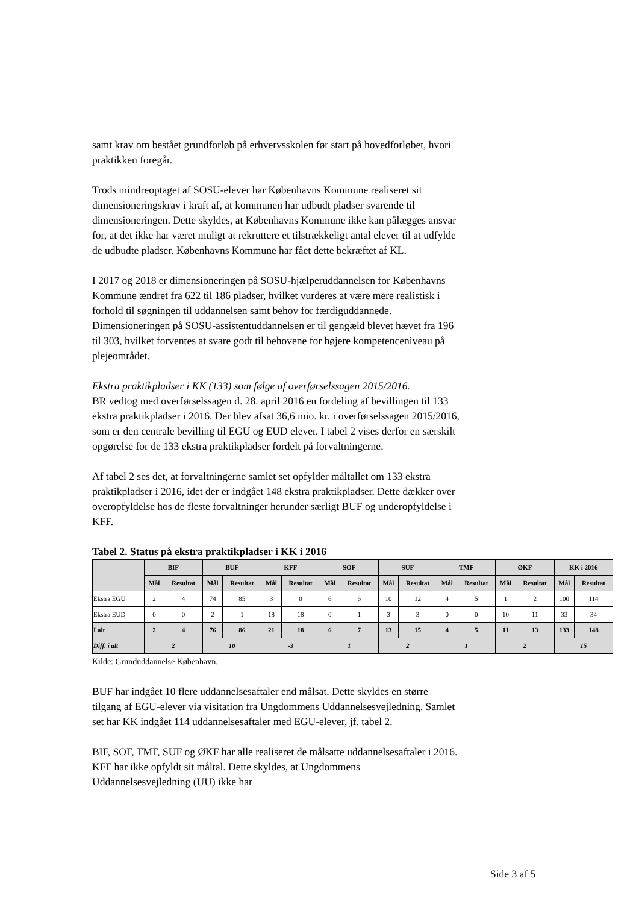samt krav om bestået grundforløb på erhvervsskolen før start på hovedforløbet, hvori praktikken foregår.
Trods mindreoptaget af SOSU-elever har Københavns Kommune realiseret sit dimensioneringskrav i kraft af, at kommunen har udbudt pladser svarende til dimensioneringen. Dette skyldes, at Københavns Kommune ikke kan pålægges ansvar for, at det ikke har været muligt at rekruttere et tilstrækkeligt antal elever til at udfylde de udbudte pladser. Københavns Kommune har fået dette bekræftet af KL.
I 2017 og 2018 er dimensioneringen på SOSU-hjælperuddannelsen for Københavns Kommune ændret fra 622 til 186 pladser, hvilket vurderes at være mere realistisk i forhold til søgningen til uddannelsen samt behov for færdiguddannede. Dimensioneringen på SOSU-assistentuddannelsen er til gengæld blevet hævet fra 196 til 303, hvilket forventes at svare godt til behovene for højere kompetenceniveau på plejeområdet.
Ekstra praktikpladser i KK (133) som følge af overførselssagen 2015/2016.
BR vedtog med overførselssagen d. 28. april 2016 en fordeling af bevillingen til 133 ekstra praktikpladser i 2016. Der blev afsat 36,6 mio. kr. i overførselssagen 2015/2016, som er den centrale bevilling til EGU og EUD elever. I tabel 2 vises derfor en særskilt opgørelse for de 133 ekstra praktikpladser fordelt på forvaltningerne.
Af tabel 2 ses det, at forvaltningerne samlet set opfylder måltallet om 133 ekstra praktikpladser i 2016, idet der er indgået 148 ekstra praktikpladser. Dette dækker over overopfyldelse hos de fleste forvaltninger herunder særligt BUF og underopfyldelse i KFF.
Tabel 2. Status på ekstra praktikpladser i KK i 2016
| | BIF | | BUF | | KFF | | SOF | | SUF | | TMF | | ØKF | | KK i 2016 | |
| --- | --- | --- | --- | --- | --- | --- | --- | --- | --- | --- | --- | --- | --- | --- | --- | --- |
| | Mål | Resultat | Mål | Resultat | Mål | Resultat | Mål | Resultat | Mål | Resultat | Mål | Resultat | Mål | Resultat | Mål | Resultat |
| Ekstra EGU | 2 | 4 | 74 | 85 | 3 | 0 | 6 | 6 | 10 | 12 | 4 | 5 | 1 | 2 | 100 | 114 |
| Ekstra EUD | 0 | 0 | 2 | 1 | 18 | 18 | 0 | 1 | 3 | 3 | 0 | 0 | 10 | 11 | 33 | 34 |
| I alt | 2 | 4 | 76 | 86 | 21 | 18 | 6 | 7 | 13 | 15 | 4 | 5 | 11 | 13 | 133 | 148 |
| Diff. i alt | 2 | | 10 | | -3 | | 1 | | 2 | | 1 | | 2 | | 15 | |
Kilde: Grunduddannelse København.
BUF har indgået 10 flere uddannelsesaftaler end målsat. Dette skyldes en større tilgang af EGU-elever via visitation fra Ungdommens Uddannelsesvejledning. Samlet set har KK indgået 114 uddannelsesaftaler med EGU-elever, jf. tabel 2.
BIF, SOF, TMF, SUF og ØKF har alle realiseret de målsatte uddannelsesaftaler i 2016. KFF har ikke opfyldt sit måltal. Dette skyldes, at Ungdommens Uddannelsesvejledning (UU) ikke har
Side 3 af 5